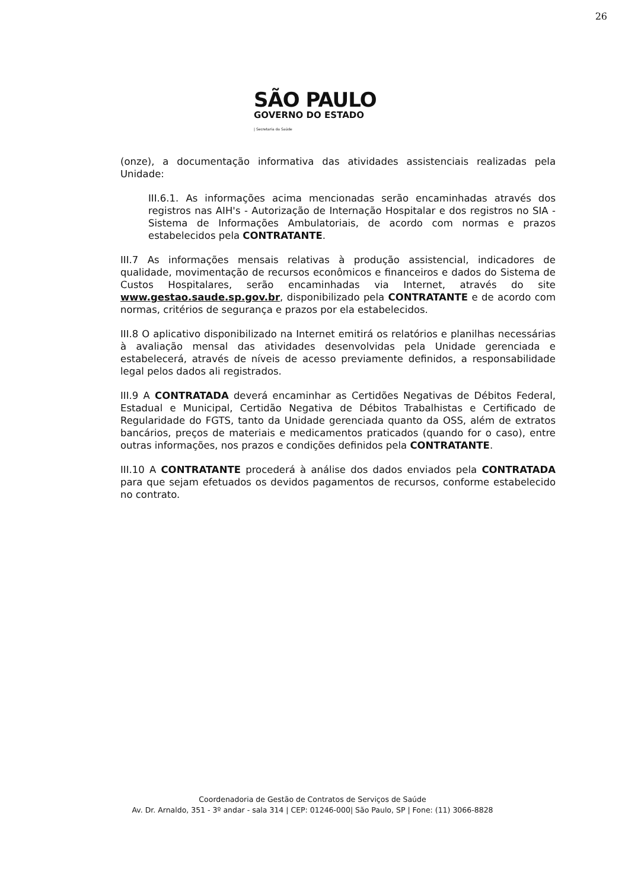26
SÃO PAULO
GOVERNO DO ESTADO
| Secretaria da Saúde
(onze), a documentação informativa das atividades assistenciais realizadas pela Unidade:
III.6.1. As informações acima mencionadas serão encaminhadas através dos registros nas AIH's - Autorização de Internação Hospitalar e dos registros no SIA - Sistema de Informações Ambulatoriais, de acordo com normas e prazos estabelecidos pela CONTRATANTE.
III.7 As informações mensais relativas à produção assistencial, indicadores de qualidade, movimentação de recursos econômicos e financeiros e dados do Sistema de Custos Hospitalares, serão encaminhadas via Internet, através do site www.gestao.saude.sp.gov.br, disponibilizado pela CONTRATANTE e de acordo com normas, critérios de segurança e prazos por ela estabelecidos.
III.8 O aplicativo disponibilizado na Internet emitirá os relatórios e planilhas necessárias à avaliação mensal das atividades desenvolvidas pela Unidade gerenciada e estabelecerá, através de níveis de acesso previamente definidos, a responsabilidade legal pelos dados ali registrados.
III.9 A CONTRATADA deverá encaminhar as Certidões Negativas de Débitos Federal, Estadual e Municipal, Certidão Negativa de Débitos Trabalhistas e Certificado de Regularidade do FGTS, tanto da Unidade gerenciada quanto da OSS, além de extratos bancários, preços de materiais e medicamentos praticados (quando for o caso), entre outras informações, nos prazos e condições definidos pela CONTRATANTE.
III.10 A CONTRATANTE procederá à análise dos dados enviados pela CONTRATADA para que sejam efetuados os devidos pagamentos de recursos, conforme estabelecido no contrato.
Coordenadoria de Gestão de Contratos de Serviços de Saúde
Av. Dr. Arnaldo, 351 - 3º andar - sala 314 | CEP: 01246-000| São Paulo, SP | Fone: (11) 3066-8828